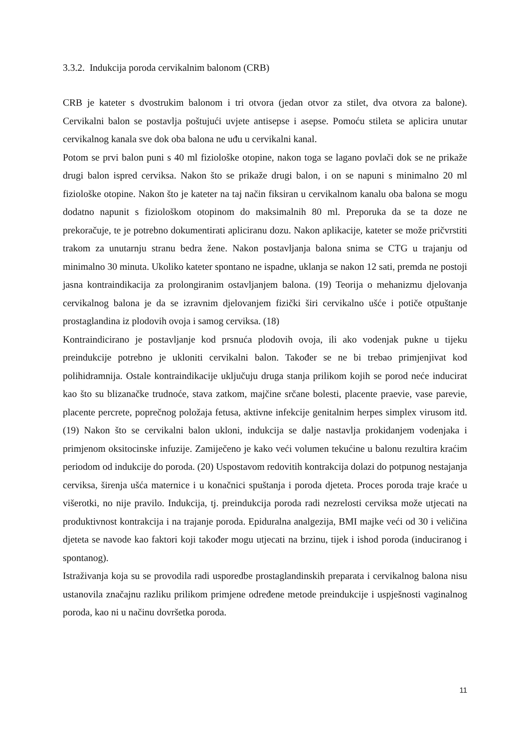3.3.2. Indukcija poroda cervikalnim balonom (CRB)
CRB je kateter s dvostrukim balonom i tri otvora (jedan otvor za stilet, dva otvora za balone). Cervikalni balon se postavlja poštujući uvjete antisepse i asepse. Pomoću stileta se aplicira unutar cervikalnog kanala sve dok oba balona ne uđu u cervikalni kanal.
Potom se prvi balon puni s 40 ml fiziološke otopine, nakon toga se lagano povlači dok se ne prikaže drugi balon ispred cerviksa. Nakon što se prikaže drugi balon, i on se napuni s minimalno 20 ml fiziološke otopine. Nakon što je kateter na taj način fiksiran u cervikalnom kanalu oba balona se mogu dodatno napunit s fiziološkom otopinom do maksimalnih 80 ml. Preporuka da se ta doze ne prekoračuje, te je potrebno dokumentirati apliciranu dozu. Nakon aplikacije, kateter se može pričvrstiti trakom za unutarnju stranu bedra žene. Nakon postavljanja balona snima se CTG u trajanju od minimalno 30 minuta. Ukoliko kateter spontano ne ispadne, uklanja se nakon 12 sati, premda ne postoji jasna kontraindikacija za prolongiranim ostavljanjem balona. (19) Teorija o mehanizmu djelovanja cervikalnog balona je da se izravnim djelovanjem fizički širi cervikalno ušće i potiče otpuštanje prostaglandina iz plodovih ovoja i samog cerviksa. (18)
Kontraindicirano je postavljanje kod prsnuća plodovih ovoja, ili ako vodenjak pukne u tijeku preindukcije potrebno je ukloniti cervikalni balon. Također se ne bi trebao primjenjivat kod polihidramnija. Ostale kontraindikacije uključuju druga stanja prilikom kojih se porod neće inducirat kao što su blizanačke trudnoće, stava zatkom, majčine srčane bolesti, placente praevie, vase parevie, placente percrete, poprečnog položaja fetusa, aktivne infekcije genitalnim herpes simplex virusom itd. (19) Nakon što se cervikalni balon ukloni, indukcija se dalje nastavlja prokidanjem vodenjaka i primjenom oksitocinske infuzije. Zamiječeno je kako veći volumen tekućine u balonu rezultira kraćim periodom od indukcije do poroda. (20) Uspostavom redovitih kontrakcija dolazi do potpunog nestajanja cerviksa, širenja ušća maternice i u konačnici spuštanja i poroda djeteta. Proces poroda traje kraće u višerotki, no nije pravilo. Indukcija, tj. preindukcija poroda radi nezrelosti cerviksa može utjecati na produktivnost kontrakcija i na trajanje poroda. Epiduralna analgezija, BMI majke veći od 30 i veličina djeteta se navode kao faktori koji također mogu utjecati na brzinu, tijek i ishod poroda (induciranog i spontanog).
Istraživanja koja su se provodila radi usporedbe prostaglandinskih preparata i cervikalnog balona nisu ustanovila značajnu razliku prilikom primjene određene metode preindukcije i uspješnosti vaginalnog poroda, kao ni u načinu dovršetka poroda.
11